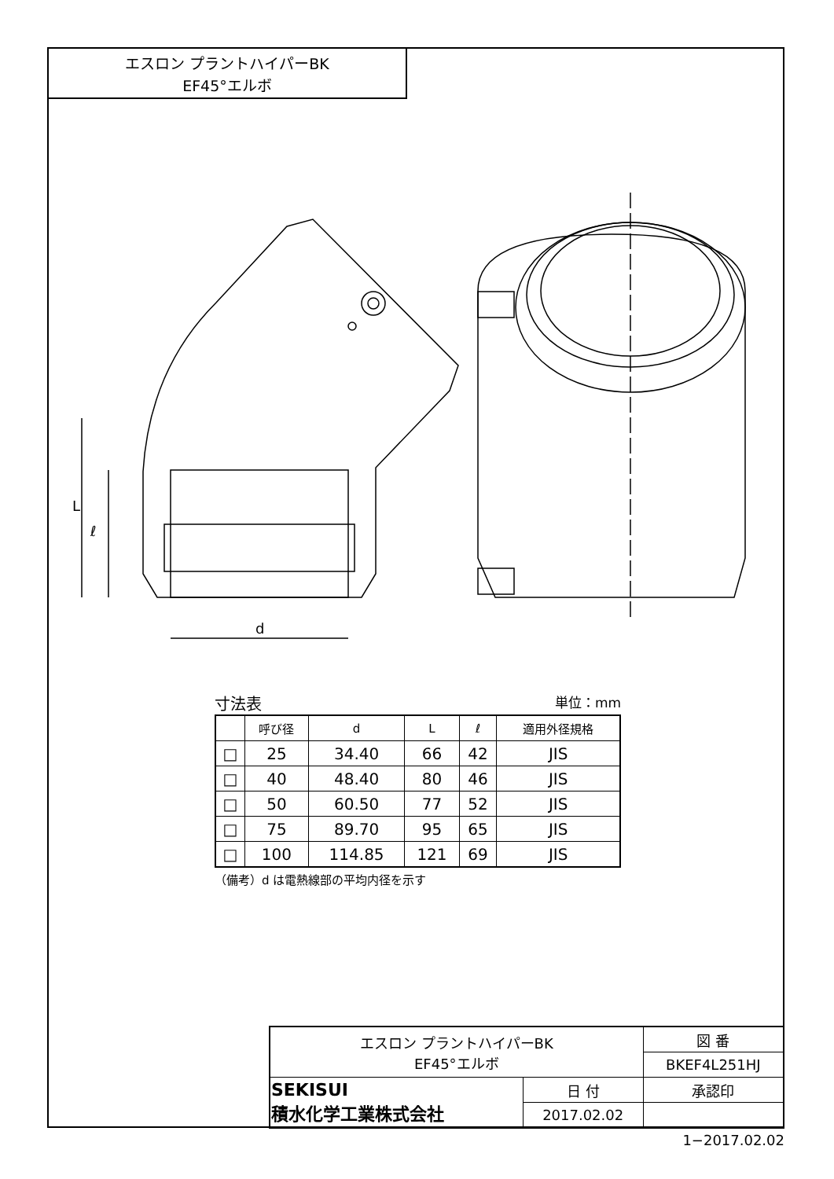エスロン プラントハイパーBK
EF45°エルボ
L
ℓ
d
寸法表 単位：mm
| | 呼び径 | d | L | ℓ | 適用外径規格 |
| --- | --- | --- | --- | --- | --- |
| □ | 25 | 34.40 | 66 | 42 | JIS |
| □ | 40 | 48.40 | 80 | 46 | JIS |
| □ | 50 | 60.50 | 77 | 52 | JIS |
| □ | 75 | 89.70 | 95 | 65 | JIS |
| □ | 100 | 114.85 | 121 | 69 | JIS |
（備考）d は電熱線部の平均内径を示す
| エスロン プラントハイパーBK EF45°エルボ | | 図 番 |
| | | BKEF4L251HJ |
| SEKISUI 積水化学工業株式会社 | 日 付 | 承認印 |
| | 2017.02.02 | |
1−2017.02.02